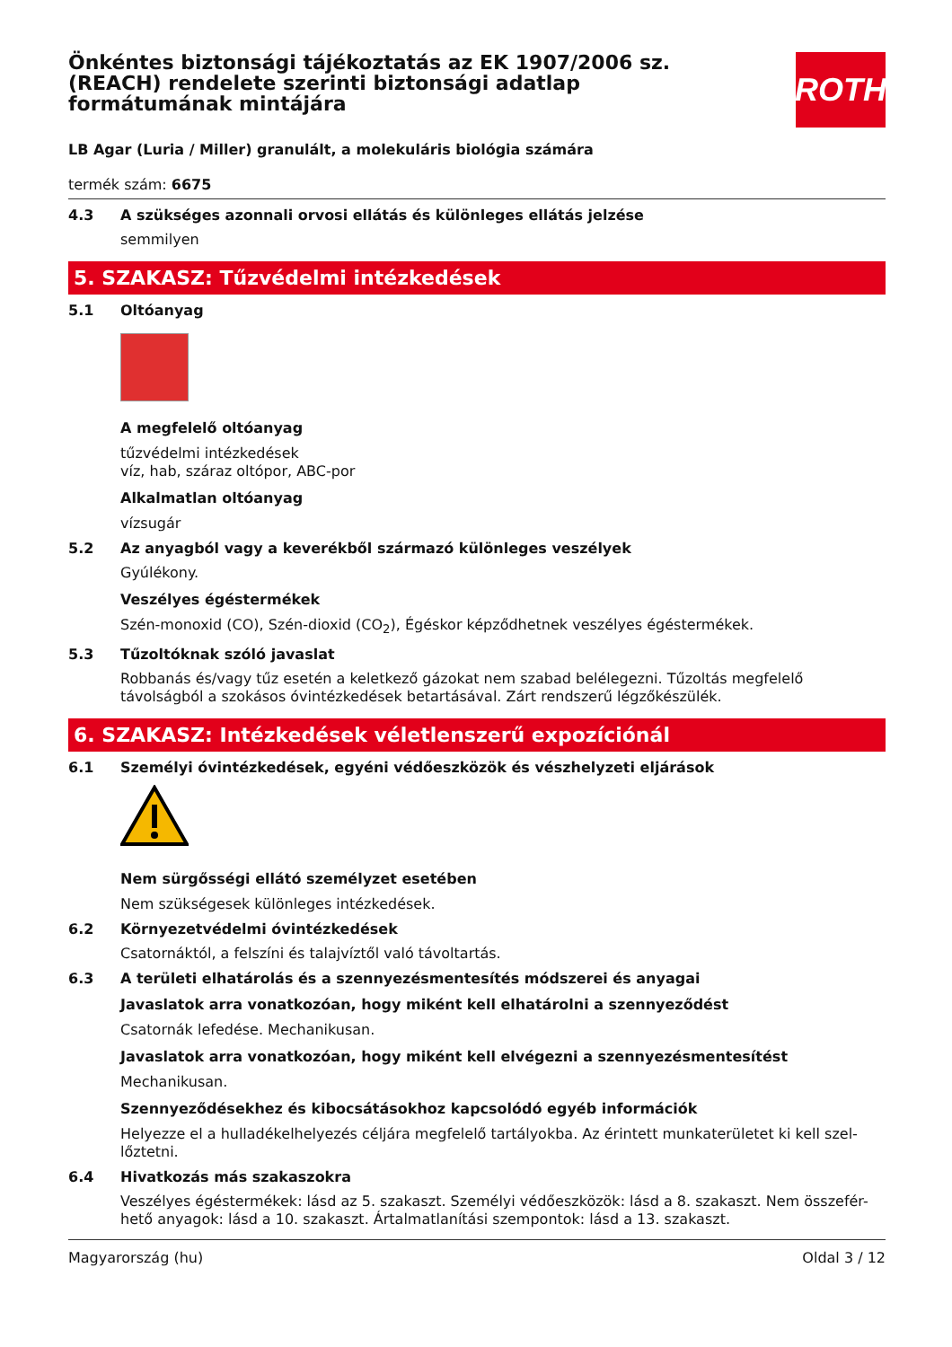Önkéntes biztonsági tájékoztatás az EK 1907/2006 sz. (REACH) rendelete szerinti biztonsági adatlap formátumának mintájára
ROTH
LB Agar (Luria / Miller) granulált, a molekuláris biológia számára
termék szám: 6675
4.3 A szükséges azonnali orvosi ellátás és különleges ellátás jelzése
semmilyen
5. SZAKASZ: Tűzvédelmi intézkedések
5.1 Oltóanyag
A megfelelő oltóanyag
tűzvédelmi intézkedések
víz, hab, száraz oltópor, ABC-por
Alkalmatlan oltóanyag
vízsugár
5.2 Az anyagból vagy a keverékből származó különleges veszélyek
Gyúlékony.
Veszélyes égéstermékek
Szén-monoxid (CO), Szén-dioxid (CO<sub>2</sub>), Égéskor képződhetnek veszélyes égéstermékek.
5.3 Tűzoltóknak szóló javaslat
Robbanás és/vagy tűz esetén a keletkező gázokat nem szabad belélegezni. Tűzoltás megfelelő távolságból a szokásos óvintézkedések betartásával. Zárt rendszerű légzőkészülék.
6. SZAKASZ: Intézkedések véletlenszerű expozíciónál
6.1 Személyi óvintézkedések, egyéni védőeszközök és vészhelyzeti eljárások
Nem sürgősségi ellátó személyzet esetében
Nem szükségesek különleges intézkedések.
6.2 Környezetvédelmi óvintézkedések
Csatornáktól, a felszíni és talajvíztől való távoltartás.
6.3 A területi elhatárolás és a szennyezésmentesítés módszerei és anyagai
Javaslatok arra vonatkozóan, hogy miként kell elhatárolni a szennyeződést
Csatornák lefedése. Mechanikusan.
Javaslatok arra vonatkozóan, hogy miként kell elvégezni a szennyezésmentesítést
Mechanikusan.
Szennyeződésekhez és kibocsátásokhoz kapcsolódó egyéb információk
Helyezze el a hulladékelhelyezés céljára megfelelő tartályokba. Az érintett munkaterületet ki kell szel-lőztetni.
6.4 Hivatkozás más szakaszokra
Veszélyes égéstermékek: lásd az 5. szakaszt. Személyi védőeszközök: lásd a 8. szakaszt. Nem összefér-hető anyagok: lásd a 10. szakaszt. Ártalmatlanítási szempontok: lásd a 13. szakaszt.
Magyarország (hu) Oldal 3 / 12